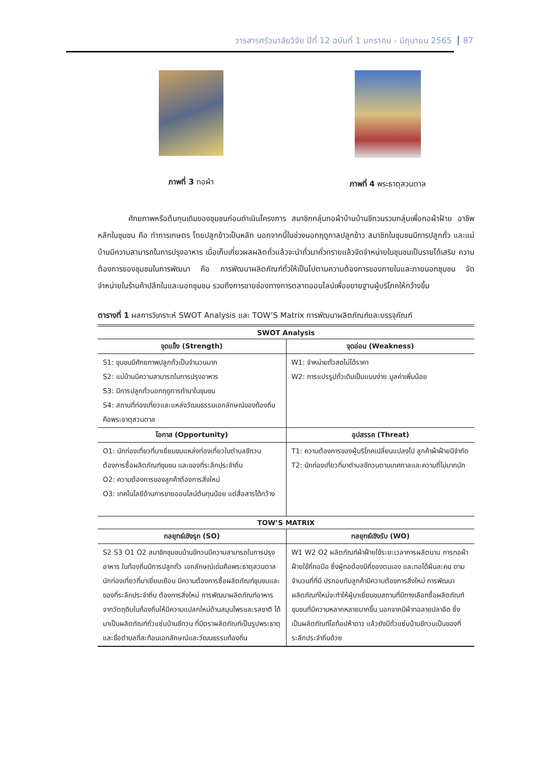วารสารศรีวนาลัยวิจัย ปีที่ 12 ฉบับที่ 1 มกราคม - มิถุนายน 2565 87
ภาพที่ 3 ทอผ้า ภาพที่ 4 พระธาตุสวนตาล
ศักยภาพหรือต้นทุนเดิมของชุมชนก่อนดำเนินโครงการ สมาชิกกลุ่มทอผ้าบ้านบ้านชีทวนรวมกลุ่มเพื่อทอผ้าฝ้าย อาชีพหลักในชุมชน คือ ทำการเกษตร โดยปลูกข้าวเป็นหลัก นอกจากนี้ในช่วงนอกฤดูกาลปลูกข้าว สมาชิกในชุมชนมีการปลูกถั่ว และแม่บ้านมีความสามารถในการปรุงอาหาร เมื่อเก็บเกี่ยวผลผลิตถั่วแล้วจะนำถั่วมาคั่วทรายแล้วจัดจำหน่ายในชุมชนเป็นรายได้เสริม ความต้องการของชุมชนในการพัฒนา คือ การพัฒนาผลิตภัณฑ์ถั่วให้เป็นไปตามความต้องการของภายในและภายนอกชุมชน จัดจำหน่ายในร้านค้าปลีกในและนอกชุมชน รวมถึงการขายช่องทางการตลาดออนไลน์เพื่อขยายฐานผู้บริโภคให้กว้างขึ้น
ตารางที่ 1 ผลการวิเคราะห์ SWOT Analysis และ TOW’S Matrix การพัฒนาผลิตภัณฑ์และบรรจุภัณฑ์
| SWOT Analysis | |
| --- | --- |
| จุดแข็ง (Strength) | จุดอ่อน (Weakness) |
| S1: ชุมชนมีศักยภาพปลูกถั่วเป็นจำนวนมาก S2: แม่บ้านมีความสามารถในการปรุงอาหาร S3: มีการปลูกถั่วนอกฤดูการทำนาในชุมชน S4: สถานที่ท่องเที่ยวและแหล่งวัฒนธรรมเอกลักษณ์ของท้องถิ่นคือพระธาตุสวนตาล | W1: จำหน่ายถั่วสดไม่ได้ราคา W2: การแปรรูปถั่วเดิมเป็นแบบง่าย มูลค่าเพิ่มน้อย |
| โอกาส (Opportunity) | อุปสรรค (Threat) |
| O1: นักท่องเที่ยวที่มาเยี่ยมชมแหล่งท่องเที่ยวในตำบลชีทวนต้องการซื้อผลิตภัณฑ์ชุมชน และของที่ระลึกประจำถิ่น O2: ความต้องการของลูกค้าต้องการสิ่งใหม่ O3: เทคโนโลยีด้านการขายออนไลน์ต้นทุนน้อย แต่สื่อสารได้กว้าง | T1: ความต้องการของผู้บริโภคเปลี่ยนแปลงไป ลูกค้าผ้าฝ้ายมีจำกัด T2: นักท่องเที่ยวที่มาตำบลชีทวนตามเทศกาลและความถี่ไม่มากนัก |
| TOW’S MATRIX | |
| กลยุทธ์เชิงรุก (SO) | กลยุทธ์เชิงรับ (WO) |
| S2 S3 O1 O2 สมาชิกชุมชนบ้านชีทวนมีความสามารถในการปรุงอาหาร ในท้องถิ่นมีการปลูกถั่ว เอกลักษณ์เด่นคือพระธาตุสวนตาล นักท่องเที่ยวที่มาเยี่ยมเยือน มีความต้องการซื้อผลิตภัณฑ์ชุมชนและของที่ระลึกประจำถิ่น ต้องการสิ่งใหม่ การพัฒนาผลิตภัณฑ์อาหารจากวัตถุดิบในท้องถิ่นให้มีความแปลกใหม่ด้านสมุนไพรและรสชาติ ได้มาเป็นผลิตภัณฑ์ถั่วแซ่บบ้านชีทวน ที่มีตราผลิตภัณฑ์เป็นรูปพระธาตุและชื่อตำบลที่สะท้อนเอกลักษณ์และวัฒนธรรมท้องถิ่น | W1 W2 O2 ผลิตภัณฑ์ผ้าฝ้ายใช้ระยะเวลาการผลิตนาน การทอผ้าฝ้ายใช้กี่ทอมือ ซึ่งผู้ทอต้องมีกี่ของตนเอง และทอได้ผืนละคน ตามจำนวนกี่ที่มี ปรกอบกับลูกค้ามีความต้องการสิ่งใหม่ การพัฒนาผลิตภัณฑ์ใหม่จะทำให้ผู้มาเยี่ยมชมสถานที่มีทางเลือกซื้อผลิตภัณฑ์ชุมชนที่มีความหลากหลายมากขึ้น นอกจากมีผ้าทอลายปลาอีด ซึ่งเป็นผลิตภัณฑ์โอท้อปห้าดาว แล้วยังมีถั่วแซ่บบ้านชีทวนเป็นของที่ระลึกประจำถิ่นด้วย |